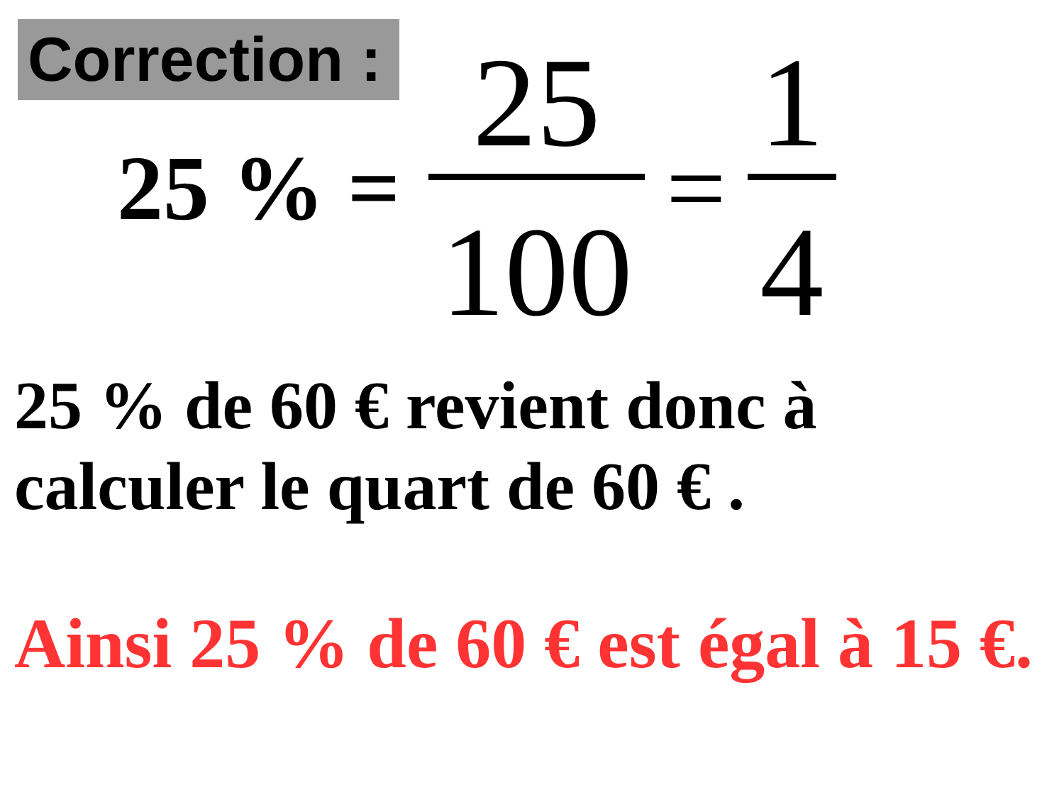Correction :
25 % = 25 100 = 1 4
25 % de 60 € revient donc à calculer le quart de 60 € .
Ainsi 25 % de 60 € est égal à 15 €.